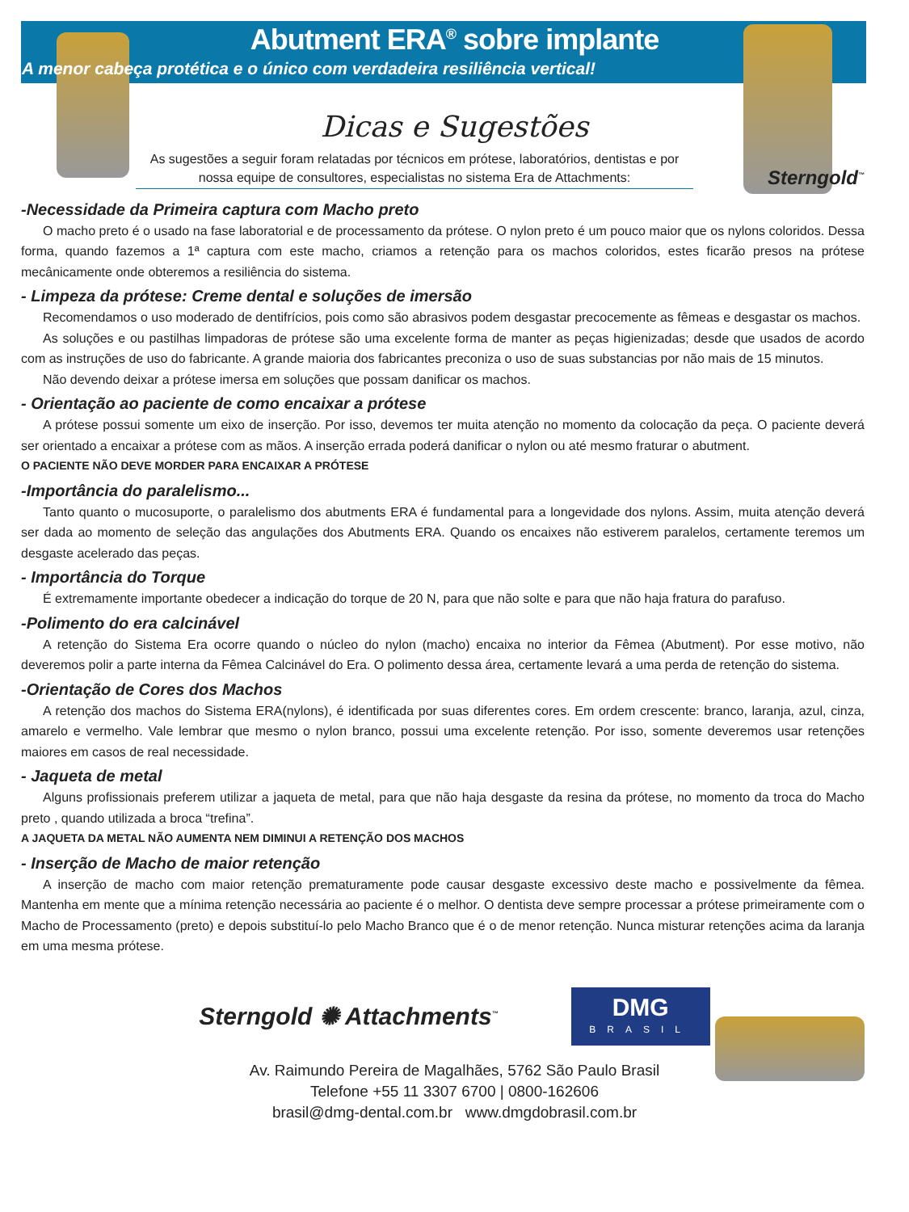Abutment ERA<sup>®</sup> sobre implante
A menor cabeça protética e o único com verdadeira resiliência vertical!
Sterngold<sup>™</sup>
Dicas e Sugestões
As sugestões a seguir foram relatadas por técnicos em prótese, laboratórios, dentistas e por nossa equipe de consultores, especialistas no sistema Era de Attachments:
-Necessidade da Primeira captura com Macho preto
O macho preto é o usado na fase laboratorial e de processamento da prótese. O nylon preto é um pouco maior que os nylons coloridos. Dessa forma, quando fazemos a 1ª captura com este macho, criamos a retenção para os machos coloridos, estes ficarão presos na prótese mecânicamente onde obteremos a resiliência do sistema.
- Limpeza da prótese: Creme dental e soluções de imersão
Recomendamos o uso moderado de dentifrícios, pois como são abrasivos podem desgastar precocemente as fêmeas e desgastar os machos.
As soluções e ou pastilhas limpadoras de prótese são uma excelente forma de manter as peças higienizadas; desde que usados de acordo com as instruções de uso do fabricante. A grande maioria dos fabricantes preconiza o uso de suas substancias por não mais de 15 minutos.
Não devendo deixar a prótese imersa em soluções que possam danificar os machos.
- Orientação ao paciente de como encaixar a prótese
A prótese possui somente um eixo de inserção. Por isso, devemos ter muita atenção no momento da colocação da peça. O paciente deverá ser orientado a encaixar a prótese com as mãos. A inserção errada poderá danificar o nylon ou até mesmo fraturar o abutment.
O PACIENTE NÃO DEVE MORDER PARA ENCAIXAR A PRÓTESE
-Importância do paralelismo...
Tanto quanto o mucosuporte, o paralelismo dos abutments ERA é fundamental para a longevidade dos nylons. Assim, muita atenção deverá ser dada ao momento de seleção das angulações dos Abutments ERA. Quando os encaixes não estiverem paralelos, certamente teremos um desgaste acelerado das peças.
- Importância do Torque
É extremamente importante obedecer a indicação do torque de 20 N, para que não solte e para que não haja fratura do parafuso.
-Polimento do era calcinável
A retenção do Sistema Era ocorre quando o núcleo do nylon (macho) encaixa no interior da Fêmea (Abutment). Por esse motivo, não deveremos polir a parte interna da Fêmea Calcinável do Era. O polimento dessa área, certamente levará a uma perda de retenção do sistema.
-Orientação de Cores dos Machos
A retenção dos machos do Sistema ERA(nylons), é identificada por suas diferentes cores. Em ordem crescente: branco, laranja, azul, cinza, amarelo e vermelho. Vale lembrar que mesmo o nylon branco, possui uma excelente retenção. Por isso, somente deveremos usar retenções maiores em casos de real necessidade.
- Jaqueta de metal
Alguns profissionais preferem utilizar a jaqueta de metal, para que não haja desgaste da resina da prótese, no momento da troca do Macho preto , quando utilizada a broca “trefina”.
A JAQUETA DA METAL NÃO AUMENTA NEM DIMINUI A RETENÇÃO DOS MACHOS
- Inserção de Macho de maior retenção
A inserção de macho com maior retenção prematuramente pode causar desgaste excessivo deste macho e possivelmente da fêmea. Mantenha em mente que a mínima retenção necessária ao paciente é o melhor. O dentista deve sempre processar a prótese primeiramente com o Macho de Processamento (preto) e depois substituí-lo pelo Macho Branco que é o de menor retenção. Nunca misturar retenções acima da laranja em uma mesma prótese.
Sterngold ✺ Attachments<sup>™</sup>
DMG
BRASIL
Av. Raimundo Pereira de Magalhães, 5762 São Paulo Brasil
Telefone +55 11 3307 6700 | 0800-162606
brasil@dmg-dental.com.br www.dmgdobrasil.com.br